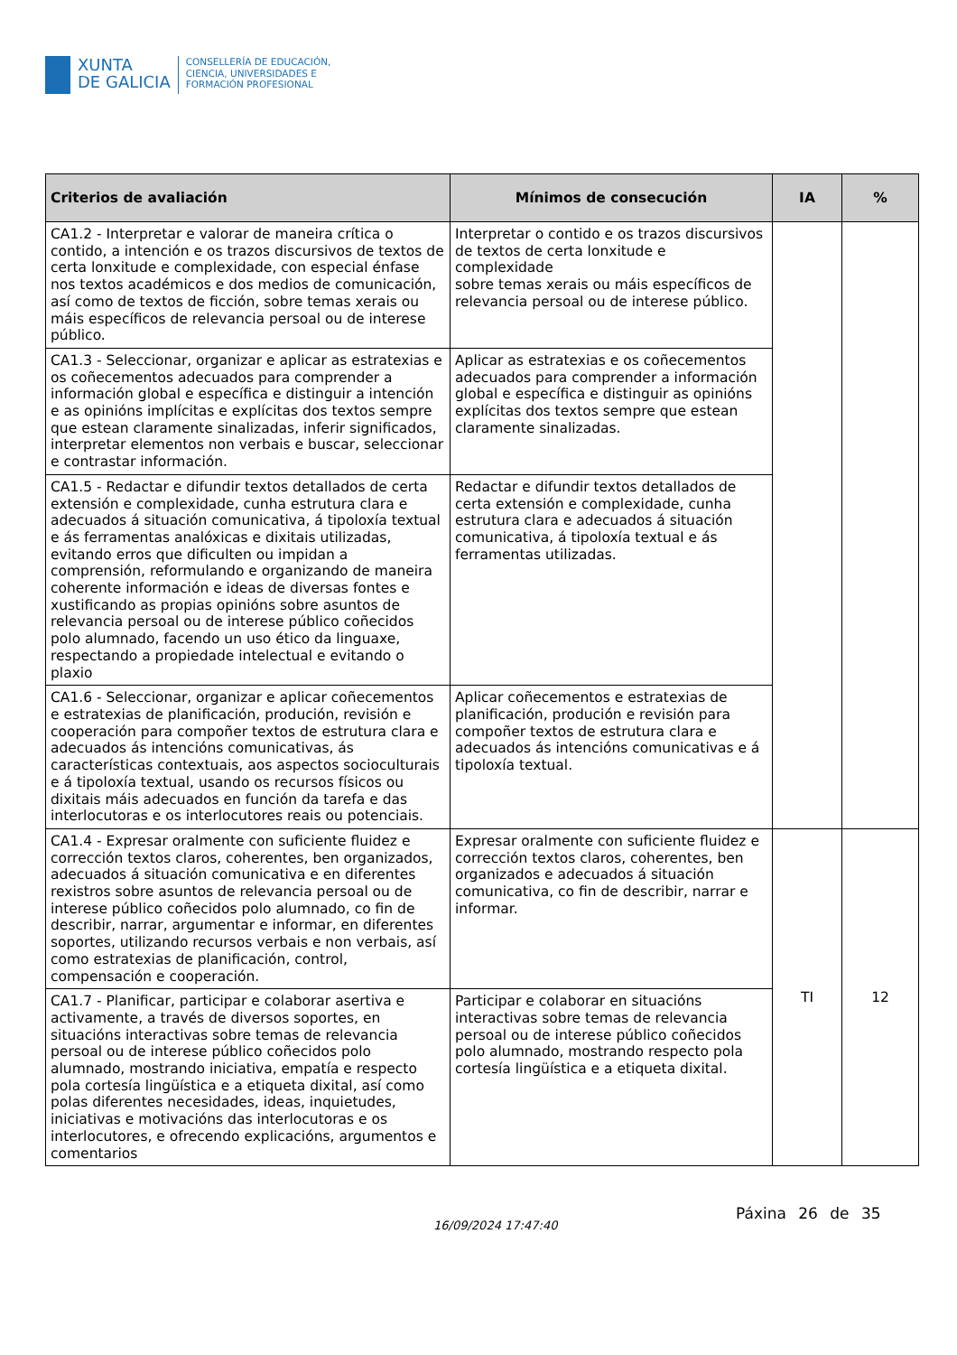XUNTA
DE GALICIA
CONSELLERÍA DE EDUCACIÓN,
CIENCIA, UNIVERSIDADES E
FORMACIÓN PROFESIONAL
| Criterios de avaliación | Mínimos de consecución | IA | % |
| --- | --- | --- | --- |
| CA1.2 - Interpretar e valorar de maneira crítica o contido, a intención e os trazos discursivos de textos de certa lonxitude e complexidade, con especial énfase nos textos académicos e dos medios de comunicación, así como de textos de ficción, sobre temas xerais ou máis específicos de relevancia persoal ou de interese público. | Interpretar o contido e os trazos discursivos de textos de certa lonxitude e complexidade sobre temas xerais ou máis específicos de relevancia persoal ou de interese público. | | |
| CA1.3 - Seleccionar, organizar e aplicar as estratexias e os coñecementos adecuados para comprender a información global e específica e distinguir a intención e as opinións implícitas e explícitas dos textos sempre que estean claramente sinalizadas, inferir significados, interpretar elementos non verbais e buscar, seleccionar e contrastar información. | Aplicar as estratexias e os coñecementos adecuados para comprender a información global e específica e distinguir as opinións explícitas dos textos sempre que estean claramente sinalizadas. | | |
| CA1.5 - Redactar e difundir textos detallados de certa extensión e complexidade, cunha estrutura clara e adecuados á situación comunicativa, á tipoloxía textual e ás ferramentas analóxicas e dixitais utilizadas, evitando erros que dificulten ou impidan a comprensión, reformulando e organizando de maneira coherente información e ideas de diversas fontes e xustificando as propias opinións sobre asuntos de relevancia persoal ou de interese público coñecidos polo alumnado, facendo un uso ético da linguaxe, respectando a propiedade intelectual e evitando o plaxio | Redactar e difundir textos detallados de certa extensión e complexidade, cunha estrutura clara e adecuados á situación comunicativa, á tipoloxía textual e ás ferramentas utilizadas. | | |
| CA1.6 - Seleccionar, organizar e aplicar coñecementos e estratexias de planificación, produción, revisión e cooperación para compoñer textos de estrutura clara e adecuados ás intencións comunicativas, ás características contextuais, aos aspectos socioculturais e á tipoloxía textual, usando os recursos físicos ou dixitais máis adecuados en función da tarefa e das interlocutoras e os interlocutores reais ou potenciais. | Aplicar coñecementos e estratexias de planificación, produción e revisión para compoñer textos de estrutura clara e adecuados ás intencións comunicativas e á tipoloxía textual. | | |
| CA1.4 - Expresar oralmente con suficiente fluidez e corrección textos claros, coherentes, ben organizados, adecuados á situación comunicativa e en diferentes rexistros sobre asuntos de relevancia persoal ou de interese público coñecidos polo alumnado, co fin de describir, narrar, argumentar e informar, en diferentes soportes, utilizando recursos verbais e non verbais, así como estratexias de planificación, control, compensación e cooperación. | Expresar oralmente con suficiente fluidez e corrección textos claros, coherentes, ben organizados e adecuados á situación comunicativa, co fin de describir, narrar e informar. | TI | 12 |
| CA1.7 - Planificar, participar e colaborar asertiva e activamente, a través de diversos soportes, en situacións interactivas sobre temas de relevancia persoal ou de interese público coñecidos polo alumnado, mostrando iniciativa, empatía e respecto pola cortesía lingüística e a etiqueta dixital, así como polas diferentes necesidades, ideas, inquietudes, iniciativas e motivacións das interlocutoras e os interlocutores, e ofrecendo explicacións, argumentos e comentarios | Participar e colaborar en situacións interactivas sobre temas de relevancia persoal ou de interese público coñecidos polo alumnado, mostrando respecto pola cortesía lingüística e a etiqueta dixital. | | |
Páxina 26 de 35
16/09/2024 17:47:40